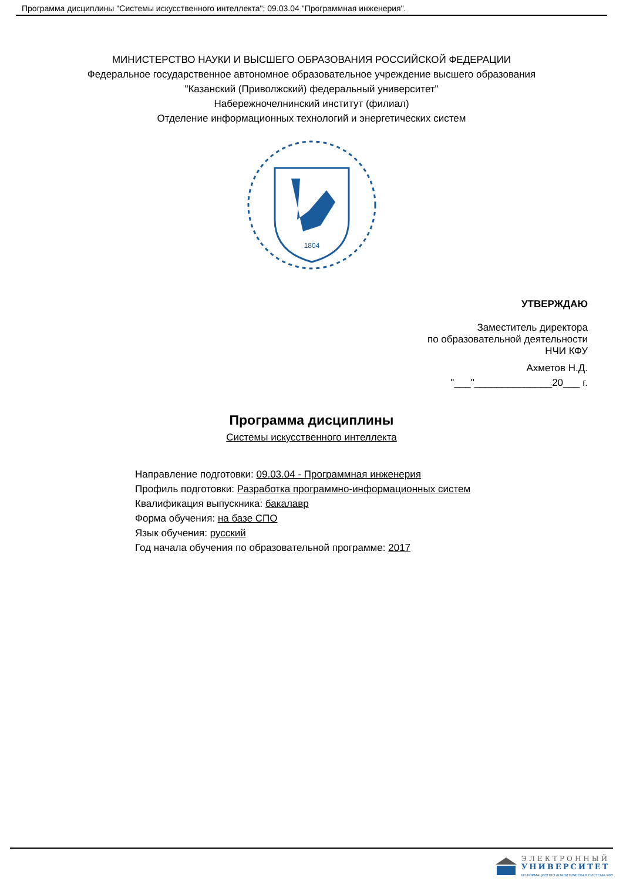Программа дисциплины "Системы искусственного интеллекта"; 09.03.04 "Программная инженерия".
МИНИСТЕРСТВО НАУКИ И ВЫСШЕГО ОБРАЗОВАНИЯ РОССИЙСКОЙ ФЕДЕРАЦИИ
Федеральное государственное автономное образовательное учреждение высшего образования
"Казанский (Приволжский) федеральный университет"
Набережночелнинский институт (филиал)
Отделение информационных технологий и энергетических систем
1804
УТВЕРЖДАЮ
Заместитель директора
по образовательной деятельности
НЧИ КФУ
Ахметов Н.Д.
"___"______________20___ г.
Программа дисциплины
Системы искусственного интеллекта
Направление подготовки: 09.03.04 - Программная инженерия
Профиль подготовки: Разработка программно-информационных систем
Квалификация выпускника: бакалавр
Форма обучения: на базе СПО
Язык обучения: русский
Год начала обучения по образовательной программе: 2017
ЭЛЕКТРОННЫЙ
УНИВЕРСИТЕТ
ИНФОРМАЦИОННО АНАЛИТИЧЕСКАЯ СИСТЕМА КФУ